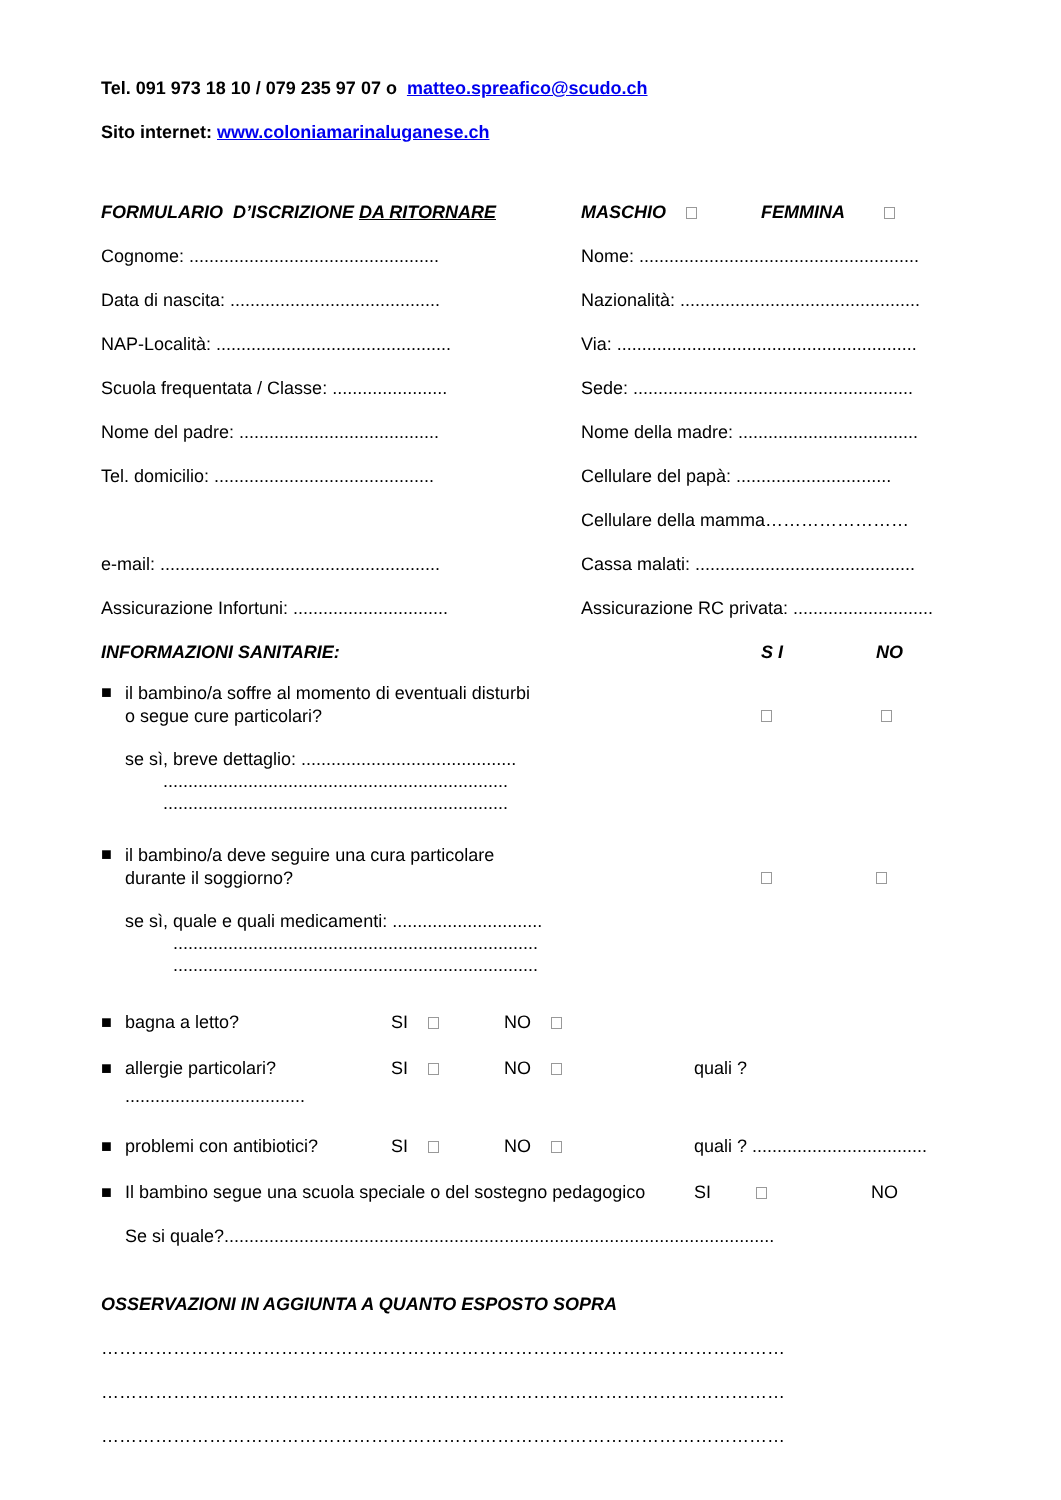Tel. 091 973 18 10 / 079 235 97 07 o matteo.spreafico@scudo.ch
Sito internet: www.coloniamarinaluganese.ch
FORMULARIO D’ISCRIZIONE DA RITORNARE MASCHIO FEMMINA
Cognome: ..................................................
Nome: ........................................................
Data di nascita: ..........................................
Nazionalità: ................................................
NAP-Località: ...............................................
Via: ............................................................
Scuola frequentata / Classe: .......................
Sede: ........................................................
Nome del padre: ........................................
Nome della madre: ....................................
Tel. domicilio: ............................................
Cellulare del papà: ...............................
Cellulare della mamma……………………
e-mail: ........................................................
Cassa malati: ............................................
Assicurazione Infortuni: ...............................
Assicurazione RC privata: ............................
INFORMAZIONI SANITARIE: S I NO
■
il bambino/a soffre al momento di eventuali disturbi
o segue cure particolari?
se sì, breve dettaglio: ...........................................
.....................................................................
.....................................................................
■
il bambino/a deve seguire una cura particolare
durante il soggiorno?
se sì, quale e quali medicamenti: ..............................
.........................................................................
.........................................................................
■ bagna a letto? SI NO
■ allergie particolari? SI NO quali ?
....................................
■
problemi con antibiotici?
SI NO
quali ? ...................................
■
Il bambino segue una scuola speciale o del sostegno pedagogico
SI NO
Se si quale?..............................................................................................................
OSSERVAZIONI IN AGGIUNTA A QUANTO ESPOSTO SOPRA
……………………………………………………………………………………………………
……………………………………………………………………………………………………
……………………………………………………………………………………………………